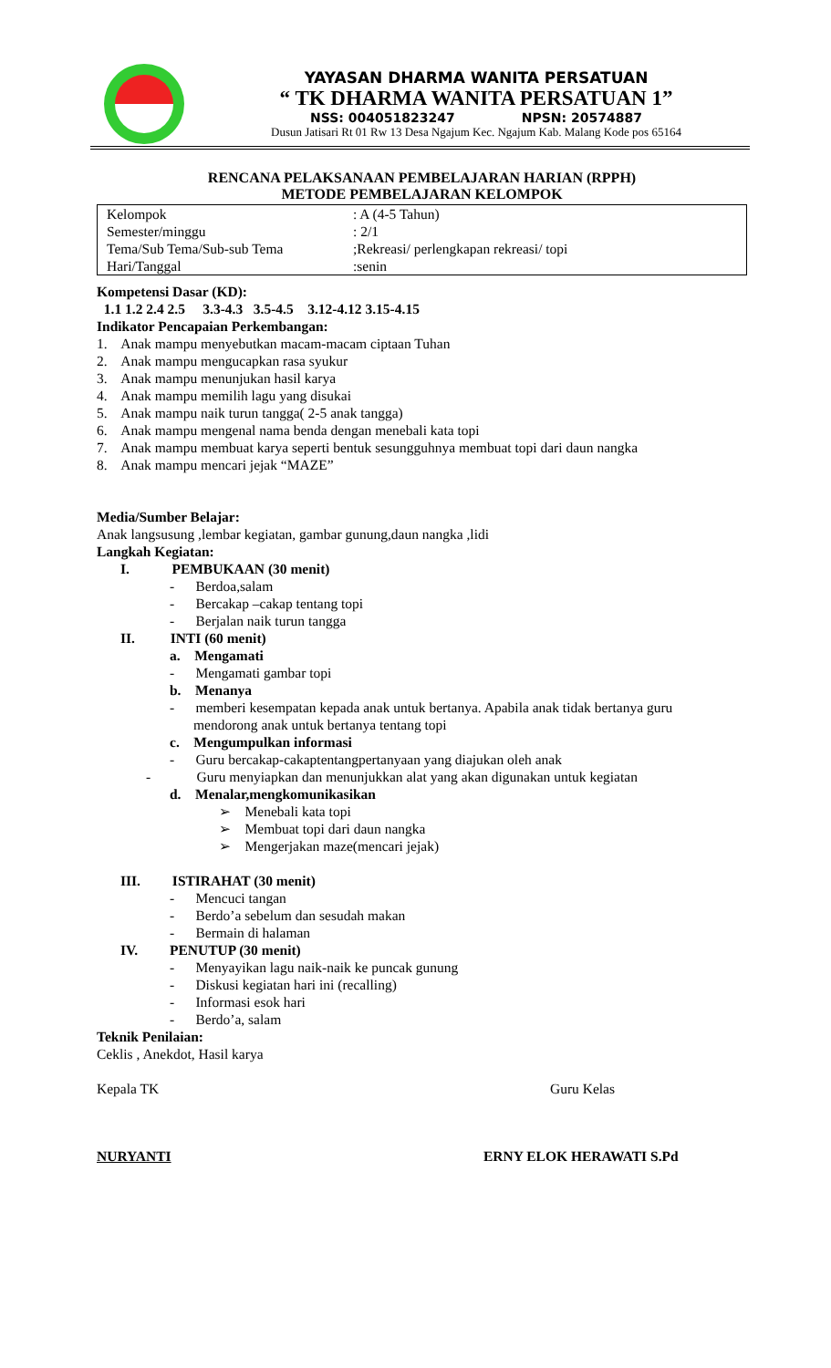YAYASAN DHARMA WANITA PERSATUAN
“ TK DHARMA WANITA PERSATUAN 1”
NSS: 004051823247 NPSN: 20574887
Dusun Jatisari Rt 01 Rw 13 Desa Ngajum Kec. Ngajum Kab. Malang Kode pos 65164
RENCANA PELAKSANAAN PEMBELAJARAN HARIAN (RPPH)
METODE PEMBELAJARAN KELOMPOK
| Kelompok | : A (4-5 Tahun) |
| Semester/minggu | : 2/1 |
| Tema/Sub Tema/Sub-sub Tema | ;Rekreasi/ perlengkapan rekreasi/ topi |
| Hari/Tanggal | :senin |
Kompetensi Dasar (KD):
1.1 1.2 2.4 2.5 3.3-4.3 3.5-4.5 3.12-4.12 3.15-4.15
Indikator Pencapaian Perkembangan:
1. Anak mampu menyebutkan macam-macam ciptaan Tuhan
2. Anak mampu mengucapkan rasa syukur
3. Anak mampu menunjukan hasil karya
4. Anak mampu memilih lagu yang disukai
5. Anak mampu naik turun tangga( 2-5 anak tangga)
6. Anak mampu mengenal nama benda dengan menebali kata topi
7. Anak mampu membuat karya seperti bentuk sesungguhnya membuat topi dari daun nangka
8. Anak mampu mencari jejak “MAZE”
Media/Sumber Belajar:
Anak langsusung ,lembar kegiatan, gambar gunung,daun nangka ,lidi
Langkah Kegiatan:
I. PEMBUKAAN (30 menit)
- Berdoa,salam
- Bercakap –cakap tentang topi
- Berjalan naik turun tangga
II. INTI (60 menit)
a. Mengamati
- Mengamati gambar topi
b. Menanya
- memberi kesempatan kepada anak untuk bertanya. Apabila anak tidak bertanya guru
mendorong anak untuk bertanya tentang topi
c. Mengumpulkan informasi
- Guru bercakap-cakaptentangpertanyaan yang diajukan oleh anak
- Guru menyiapkan dan menunjukkan alat yang akan digunakan untuk kegiatan
d. Menalar,mengkomunikasikan
➢ Menebali kata topi
➢ Membuat topi dari daun nangka
➢ Mengerjakan maze(mencari jejak)
III. ISTIRAHAT (30 menit)
- Mencuci tangan
- Berdo’a sebelum dan sesudah makan
- Bermain di halaman
IV. PENUTUP (30 menit)
- Menyayikan lagu naik-naik ke puncak gunung
- Diskusi kegiatan hari ini (recalling)
- Informasi esok hari
- Berdo’a, salam
Teknik Penilaian:
Ceklis , Anekdot, Hasil karya
Kepala TK Guru Kelas
NURYANTI ERNY ELOK HERAWATI S.Pd